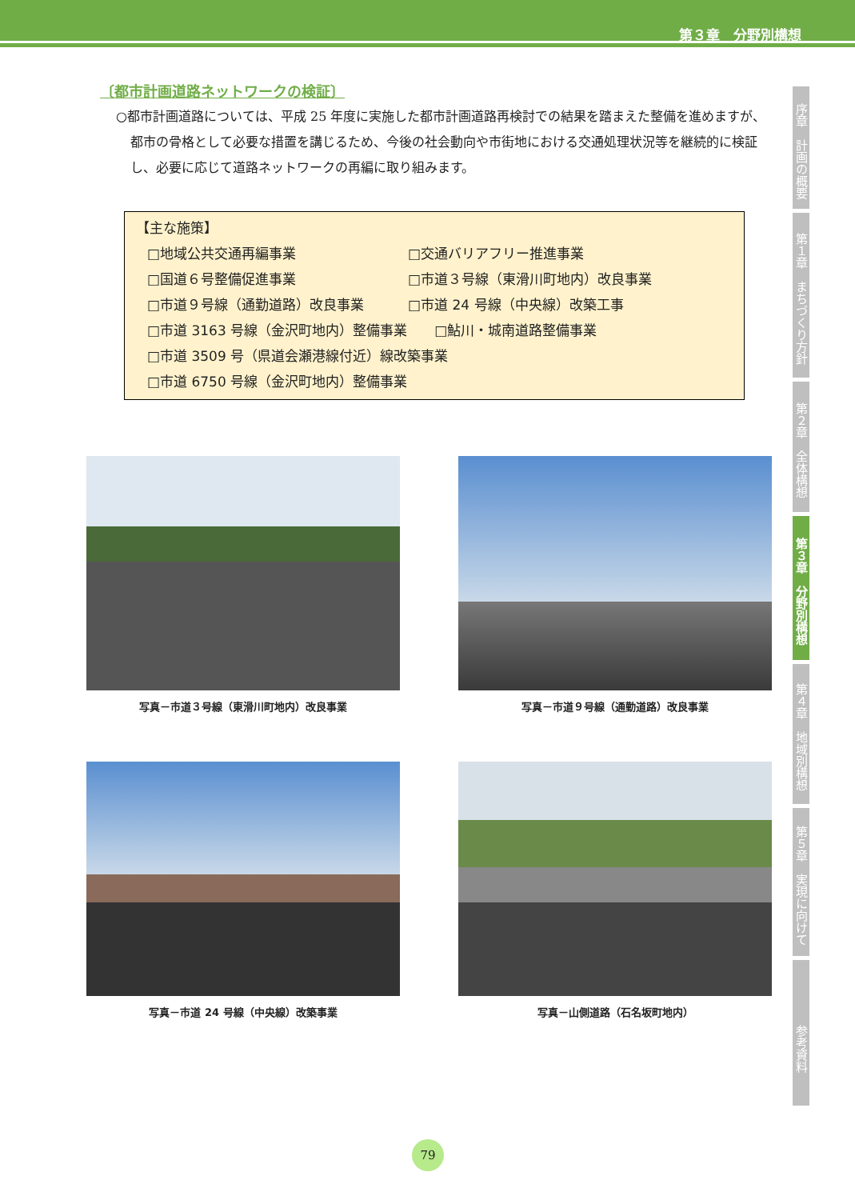第３章　分野別構想
序章　計画の概要
第１章　まちづくり方針
第２章　全体構想
第３章　分野別構想
第４章　地域別構想
第５章　実現に向けて
参考資料
〔都市計画道路ネットワークの検証〕
○都市計画道路については、平成 25 年度に実施した都市計画道路再検討での結果を踏まえた整備を進めますが、都市の骨格として必要な措置を講じるため、今後の社会動向や市街地における交通処理状況等を継続的に検証し、必要に応じて道路ネットワークの再編に取り組みます。
【主な施策】
□地域公共交通再編事業 □交通バリアフリー推進事業
□国道６号整備促進事業 □市道３号線（東滑川町地内）改良事業
□市道９号線（通勤道路）改良事業 □市道 24 号線（中央線）改築工事
□市道 3163 号線（金沢町地内）整備事業　　□鮎川・城南道路整備事業
□市道 3509 号（県道会瀬港線付近）線改築事業
□市道 6750 号線（金沢町地内）整備事業
写真－市道３号線（東滑川町地内）改良事業
写真－市道９号線（通勤道路）改良事業
写真－市道 24 号線（中央線）改築事業
写真－山側道路（石名坂町地内）
79